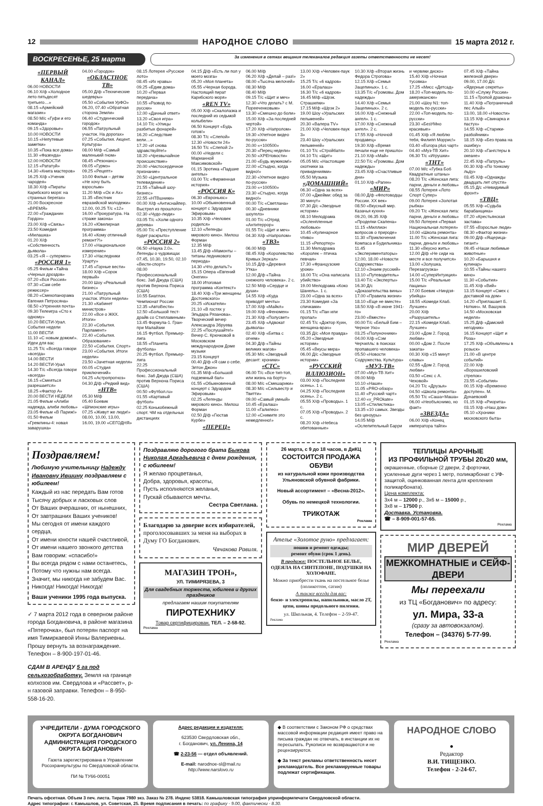12 НАРОДНОЕ СЛОВО 15 марта 2012 г.
ВОСКРЕСЕНЬЕ, 25 марта
За изменения в сетках вещания телеканалов редакция газеты ответственности не несет!
«ПЕРВЫЙ КАНАЛ»
06.00 НОВОСТИ
06.10 Х/ф «Холодное лето пятьдесят третьего…»
08.15 «Армейский магазин»
08.50 М/с «Гуфи и его команда»
09.15 «Здоровье»
10.00 НОВОСТИ
10.15 «Непутевые заметки»
10.35 «Пока все дома»
11.30 «Фазенда»
12.00 НОВОСТИ
12.15 «Рататуй»
14.30 «Книга мастеров»
16.25 Х/ф «Ученик чародея»
18.30 Х/ф «Пираты Карибского моря: на странных берегах»
21.00 Воскресное «ВРЕМЯ»
22.00 «Гражданин Гордон»
23.00 Х/ф «Связь»
23.50 Комедия «Милашка»
01.20 Х/ф «Собственность дьявола»
03.25 «Я – супермен»
«РОССИЯ 1»
05.25 Фильм «Тайна «Черных дроздов»
07.20 «Вся Россия»
07.30 «Сам себе режиссер»
08.20 «Смехопанорама Евгения Петросяна»
08.50 «Утренняя почта»
09.30 Телеигра «Сто к одному»
10.20 ВЕСТИ-Урал. События недели
11.00 ВЕСТИ
11.10 «С новым домом!». Идеи для вас
11.25 Т/с «Всегда говори «всегда»
14.00 ВЕСТИ
14.20 ВЕСТИ-Урал
14.30 Т/с «Всегда говори «всегда»
16.15 «Смеяться разрешается»
18.25 «Фактор А»
20.00 ВЕСТИ НЕДЕЛИ
21.05 Фильм «Алиби надежда, алиби любовь»
23.05 Фильм «В Париж!»
01.50 Фильм «Гремлины-4: новая заварушка»
04.00 «Городок»
«ОБЛАСТНОЕ ТВ»
05.00 Д/ф «Технические шедевры»
05.50 «События УрФО»
06.20, 07.40 «Обратная сторона Земли»
06.40 «Студенческий городок»
06.55 «Патрульный участок. На дорогах»
07.25 «События. Акцент. Культура»
08.00 М/ф «Самый маленький гном»
08.45 «Резонанс»
09.05 «Гурмэ»
09.25 «Рецепт»
10.00 Фильм – детям «Не хочу быть взрослым»
11.20 М/ф «Ох и Ах»
11.35 «Вестник евразийской молодежи»
12.00, 00.25 Т/с «12»
16.00 «Прокуратура. На страже закона»
16.20 «Ювелирная программа»
16.40 «Кому отличный ремонт?!»
17.00 «Национальное измерение»
17.30 «Наследники Урарту»
17.45 «Горные вести»
18.00 Х/ф «Сорок первый»
20.00 Шоу «Реальный бизнес»
21.00 «Патрульный участок. Итоги недели»
21.30 «Кабинет министров»
22.00 «Все о ЖКХ. Итоги»
22.30 «События. Парламент»
22.40 «События. Образование»
22.50 «События. Спорт»
23.00 «События. Итоги недели»
23.50 «Зачетная неделя»
00.05 «Студия приключений»
04.25 «Астропрогноз»
04.30 Д/ф «Редкий вид»
«НТВ»
05.30 М/ф
05.40 Боевик «Шпионские игры»
07.25 «Живут же люди!»
08.00, 10.00, 13.00, 16.00, 19.00 «СЕГОДНЯ»
08.15 Лотерея «Русское лото»
08.45 «Их нравы»
09.25 «Едим дома»
10.20 «Первая передача»
10.55 «Развод по-русски»
12.00 «Дачный ответ»
13.20 «Своя игра»
14.10 Т/с «Улицы разбитых фонарей»
16.20 «Следствие вели…»
17.20 «И снова здравствуйте!»
18.20 «Чрезвычайное происшествие»
20.00 «Чистосердечное признание»
20.50 «Центральное телевидение»
21.55 «Тайный шоу-бизнес»
22.55 «НТВшники»
00.00 Х/ф «Антиснайпер. Выстрел из прошлого»
02.30 «Чудо-люди»
03.05 Т/с «Холм одного дерева»
05.00 Т/с «Преступление будет раскрыто»
«РОССИЯ 2»
06.50 «Наука 2.0». Легенды о чудовищах
07.45, 10.30, 19.50, 02.10 «Вести-спорт»
08.00 Профессиональный бокс. Заб Джуда (США) против Вернона Пэриса (США)
10.55 Биатлон. Чемпионат России
12.35 «АвтоВести»
12.50 «Большой тест-драйв со Стиллавиным»
13.45 Формула-1. Гран-при Малайзии
16.15 Футбол. Премьер-лига
18.55 «Планета футбола»
20.25 Футбол. Премьер-лига
22.25 Профессиональный бокс. Заб Джуда (США) против Вернона Пэриса (США)
00.50 «Футбол.ru»
01.55 «Картавый футбол»
02.25 Конькобежный спорт. ЧМ на отдельных дистанциях
04.15 Д/ф «Есть ли пол у моего мозга»
05.20 «Моя планета»
05.55 «Черная борода. Настоящий пират Карибского моря»
«REN TV»
05.00 Х/ф «Скалолазка и последний из седьмой колыбели»
06.50 Концерт «Будь готов!»
08.30 Т/с «Слепой»
12.30 «Новости 24»
16.50 Т/с «Слепой 2»
00.00 «Неделя с Марианной Максимовской»
01.15 Эротика «Падшие ангелы»
03.00 Т/с «Фирменная история»
«РОССИЯ К»
06.30 «Евроньюс»
10.00 «Обыкновенный концерт с Эдуардом Эфировым»
10.35 Х/ф «Человек родился»
12.10 «Легенды мирового кино». Милош Форман
12.35 М/ф
13.45 Д/ф «Мамонты – титаны ледникового периода»
14.30 «Что делать?»
15.15 Опера «Евгений Онегин»
18.00 Итоговая программа «Контекст»
18.40 Х/ф «Три женщины Достоевского»
20.25 «Искатели»
21.10 «В гостях у Эльдара Рязанова». Творческий вечер Александра Збруева
22.25 «Послушайте!» Вечер С. Крючковой в Московском международном Доме музыки
23.15 Концерт
00.40 Д/ф «Я сам о себе. Элтон Джон»
01.35 М/ф «Большой подземный бал»
01.55 «Обыкновенный концерт с Эдуардом Эфировым»
02.25 «Легенды мирового кино». Милош Форман
02.50 Д/ф «Гюстав Курбе»
«ПЕРЕЦ»
06.00 М/ф
06.20 Х/ф «Делай – раз!»
08.00 «Тысяча мелочей»
08.30 М/ф
08.40 М/ф
09.15 Т/с «Щит и меч»
12.30 «Что делать? с М. Порееченковым»
13.30 «Смешно до боли»
15.00 Х/ф «За последней чертой»
17.20 Х/ф «Напролом»
19.30 «Улетное видео по-русски»
20.00 «+100500»
20.30 «Перец недели»
20.50 «ХРЕНовости»
21.00 «Будь мужиком!»
22.00 «Стыдно, когда видно!»
22.30 «Улетное видео по-русски»
23.00 «+100500»
23.30 «Стыдно, когда видно!»
00.00 Т/с «Светлана»
00.30 «Дневники шоугелз»
01.00 Т/с «Отряд «Антитеррор»
01.55 Т/с «Щит и меч»
04.30 Х/ф «Напролом»
«ТВ3»
06.00 М/ф
08.45 Х/ф «Королевство Кривых Зеркал»
10.15 Д/ф «Деревня Утка»
12.00 Д/ф «Тайна снежного человека». 2 с.
12.50 М/ф «Сердце и души»
14.55 Х/ф «Куда приводят мечты»
17.00 Х/ф «Майкл»
19.00 Х/ф «Феномен»
21.30 Х/ф «Полусвет»
23.45 Х/ф «Адвокат дьявола»
02.40 Х/ф «Битва с огнем»
04.30 Д/ф «Тайны великих магов»
05.30 М/с «Звездный десант: хроники»
«СТС»
06.00 Т/с «Все тип-топ, или жизнь на борту»
08.00 М/с «Смешарики»
08.30 М/с «Сильвестр и Твитти»
09.00 «Самый умный»
10.45 «Ералаш»
11.00 «Галилео»
12.00 «Снимите это немедленно!»
13.00 Х/ф «Человек-паук 2»
15.25 Т/с «6 кадров»
16.00 «Ералаш»
16.30 Т/с «6 кадров»
16.45 М/ф «Шрэк. Страшилки»
17.15 М/ф «Шрэк 2»
19.00 Шоу «Уральских пельменей»
20.30 «Валера TV»
21.00 Х/ф «Человек-паук 3»
23.40 Шоу «Уральских пельменей»
01.10 Т/с «Стройбатя»
04.10 Т/с «Щит»
05.05 М/с «Настоящие охотники за привидениями»
05.50 Музыка
«ДОМАШНИЙ»
06.30 «Одна за всех»
07.00 «Джейми: обед за 30 минут»
07.30 Д/с «Звездные истории»
08.10 Мелодрама «Осленпленные любовью»
10.45 «Кулинарное чтиво»
11.15 «Репортер»
11.30 Мелодрама «Королек – птичка певчая»
17.30 «Французские уроки»
18.00 Т/с «Она написала убийство»
19.00 Мелодрама «Коко Шанель». 1 с.
23.00 «Одна за всех»
23.30 Комедия «За спичками»
01.15 Т/с «Пан или пропал»
02.45 Т/с «Доктор Куин, женщина-врач»
03.35 Д/с «Моя правда»
05.20 «Звездные истории»
05.45 «Вкусы мира»
06.00 Д/с «Звездные истории»
«РУССКИЙ ИЛЛЮЗИОН»
03.00 Х/ф «Последняя осень». 1 с.
04.25 Х/ф «Последняя осень». 2 с.
05.55 Х/ф «Проводы». 1 с.
07.05 Х/ф «Проводы». 2 с.
08.20 Х/ф «Небеса обетованные»
10.30 Х/ф «Вторая жизнь Федора Строгова»
12.15 Х/ф «Семья Зацепиных». 1 с.
13.35 Т/с «Громовы. Дом надежды»
14.40 Х/ф «Семья Зацепиных». 2 с.
16.00 Х/ф «Снежный ангел». 1 с.
17.00 Х/ф «Снежный ангел». 2 с.
17.55 Х/ф «Ночной продавец»
19.30 Х/ф «Время печали еще не пришло»
21.10 Х/ф «Май»
22.50 Т/с «Громовы. Дом надежды»
23.45 Х/ф «Счастливые дни»
01.10 Х/ф «Рагин»
«МИР»
08.00 Д/ф «Флотоводцы России. XX век»
08.50 «Вкусный мир. Казачья кухня»
09.20, 06.35 Х/ф «Проделки Скапена»
11.15 «Миллион вопросов о природе»
11.30 «Приключения Компаса и Будильника»
11.45 «Экспериментаторы»
12.00, 18.00 «Новости Содружества»
12.10 «Знаем русский»
13.10 «Путеводитель»
13.40 Т/с «Эксперты»
16.30 Д/с «Доказательства вины»
17.00 «Правила жизни»
18.10 «Еще не вместе»
18.50 Х/ф «В июне 1941-го»
23.00 «Вместе»
00.00 Т/с «Белый Бим – Черное Ухо»
03.25 «Полуночники»
04.00 Х/ф «Сэм Черчилль: в поисках пропавшего человека»
05.50 «Новости Содружества. Культура»
«МУЗ-ТВ»
07.00 «Муз-ТВ Хит»
09.00 М/ф
10.10 «Наше»
11.05 «PRO-обзор»
11.40 «Русский чарт»
12.40 «v_PROkate»
13.05 «Стилистика»
13.35 «10 самых. Звезды без цензуры»
14.05 М/ф «Ослепительный Барри и червяки диско»
15.40 Х/ф «Ночная тусовка»
17.25 «Мисс «Детсад»
18.20 «Топ-модель по-американски»
21.00 «Шоу N1: топ-модель по-русски»
22.00 «Топ-модель по-русски»
23.30 «БезУМно красивые»
01.45 Х/ф «Я люблю тебя, Филипп Моррис!»
03.40 «Europa plus чарт»
04.40 «Муз-ТВ Хит»
06.30 Т/с «Игрушки»
«ТНТ»
07.00 М/с «Губка Боб Квадратные штаны»
08.20 Т/с «Женская лига: парни, деньги и любовь»
08.55 Лотерея «Лото Спорт Супер»
09.00 Лотерея «Золотая рыбка»
09.20 Т/с «Женская лига: парни, деньги и любовь»
09.50 Лотерея «Первая Национальная лотерея»
10.00 «Школа ремонта»
11.00 Т/с «Женская лига: парни, деньги и любовь»
11.30 «Вкусно жить»
12.00 Д/ф «Не сиди на месте и все получится»
13.00 «Золушка. Перезагрузка»
14.00 «СуперИнтуиция»
15.00 Т/с «Реальные пацаны»
17.00 Боевик «Ниндзя-убийца»
18.55 «Комеди Клаб. Лучшее»
20.00 Х/ф «Разрушитель»
22.15 «Комеди Клаб. Лучшее»
23.00 «Дом 2. Город любви»
00.00 «Дом 2. После заката»
00.30 Х/ф «15 минут славы»
02.55 «Дом 2. Город любви»
03.50 «Секс с А. Чеховой»
04.20 Т/с «Друзья»
04.50 «Школа ремонта»
05.50 Т/с «Саша+Маша»
06.00 «Необъяснимо, но факт»
«ЗВЕЗДА»
06.00 Х/ф «Конец императора тайги»
07.45 Х/ф «Тайна железной двери»
09.00, 17.00 Д/с «Ядерные секреты»
10.00 «Служу России»
11.15 «Тропой дракона»
11.40 Х/ф «Пограничный пес Алый»
13.00, 18.00 «Новости»
13.15 Х/ф «Свинарка и пастух»
14.55 Х/ф «Старики-разбойники»
18.15 Х/ф «Без права на ошибку»
20.10 Х/ф «Гангстеры в океане»
22.45 Х/ф «Патруль»
00.30 Х/ф «По тонкому льду»
03.45 Х/ф «Однажды двадцать лет спустя»
05.15 Д/с «Невидимый фронт»
«ТВЦ»
05.55 Х/ф «Судьба барабанщика»
07.20 «Крестьянская застава»
07.55 «Взрослые люди»
08.30 «Фактор жизни»
09.00 Д/ф «Ящерица-гигант»
09.45 «Наши любимые животные»
10.20 «Барышня и кулинар»
10.55 «Тайны нашего кино»
11.30 «События»
11.45 Х/ф «Вий»
13.15 Концерт «Смех с доставкой на дом»
14.20 «Приглашает Б. Ноткин». М. Вашуков
14.50 «Московская неделя»
15.25 Д/ф «Дамский негодник»
16.15 Концерт «Щит и Роза»
17.25 Х/ф «Объявлены в розыск»
21.00 «В центре событий»
22.00 Х/ф «Ворошиловский стрелок»
23.55 «События»
00.15 Х/ф «Временно доступен». М. Дунаевский
01.15 Х/ф «Риорита»
03.15 Х/ф «Наш дом»
05.10 «Хроники московского быта»
Поздравляем!
Любимую учительницу Надежду Ивановну Ившину поздравляем с юбилеем!
Каждый из нас передать Вам готов
Тысячу добрых и ласковых слов
От Ваших вчерашних, от нынешних,
От завтрашних Ваших учеников!
Мы сегодня от имени каждого сердца,
От имени юности нашей счастливой,
От имени нашего звонкого детства
Вам говорим: «спасибо!»
Вы всегда рядом с нами останетесь,
Потому что нужны нам всегда.
Значит, мы никогда не забудем Вас.
Никогда! Никогда! Никогда!
Ваши ученики 1995 года выпуска.
✓ 7 марта 2012 года в северном районе города Богдановича, в районе магазина «Пятерочка», был потерян паспорт на имя Тимиркаевой Инны Валериевны. Прошу вернуть за вознаграждение. Телефон – 8-900-197-01-46.
СДАМ В АРЕНДУ 5 га под сельхозобработку. Земля на границе колхозов им. Свердлова и «Рассвет», р-н газовой заправки. Телефон – 8-950-558-16-20.
Поздравляю дорогого брата Быкова Николая Аркадьевича с днем рождения, с юбилеем!
Я желаю процветанья,
Добра, здоровья, красоты,
Пусть исполняются желанья,
Пускай сбываются мечты.
Сестра Светлана.
Благодарю за доверие всех избирателей, проголосовавших за меня на выборах в Думу ГО Богданович.
Чячакова Равиля.
МАГАЗИН ТРОН»,
УЛ. ТИМИРЯЗЕВА, 3
Для свадебных торжеств, юбилеев и других праздников
предлагаем нашим покупателям
ПИРОТЕХНИКУ
Товар сертифицирован. ТЕЛ. – 2-58-92.
Реклама
26 марта, с 9 до 18 часов, в ДиКЦ
СОСТОИТСЯ ПРОДАЖА ОБУВИ
из натуральной кожи производства Ульяновской обувной фабрики.
Новый ассортимент – «Весна-2012».
Обувь по немецкой технологии.
ТРИКОТАЖ
Реклама
Ателье «Золотое руно» предлагает:
пошив и ремонт одежды;
ремонт обуви (срок 1 день).
В продаже: ПОСТЕЛЬНОЕ БЕЛЬЕ, ОДЕЯЛА НА СИНТЕПОНЕ, ПОДУШКИ НА ХОЛОФАНЕ.
Можно приобрести ткань на постельное белье (поликоттон, сатин)
А также всегда для вас:
бензо- и электропилы, напильники, масло 2Т, цепи, шины продольного пиления.
ул. Школьная, 4. Телефон – 2-59-47.
Реклама
ТЕПЛИЦЫ АРОЧНЫЕ
ИЗ ПРОФИЛЬНОЙ ТРУБЫ 20х20 мм,
окрашенные, сборные (2 двери, 2 форточки, усиленные дуги через 1 метр, поликарбонат с УФ-защитой, оцинкованная лента для крепления поликарбоната).
Цена комплекта:
3х4 м – 12000 р., 3х6 м – 15000 р.,
3х8 м – 17500 р.
Доставка. Установка.
☎ – 8-909-001-57-65.
Реклама
МИР ДВЕРЕЙ
МЕЖКОМНАТНЫЕ и СЕЙФ-ДВЕРИ
Мы переехали
из ТЦ «Богданович» по адресу:
ул. Мира, 33-а
(сразу за автовокзалом).
Телефон – (34376) 5-77-99.
Реклама
УЧРЕДИТЕЛИ - ДУМА ГОРОДСКОГО ОКРУГА БОГДАНОВИЧ АДМИНИСТРАЦИЯ ГОРОДСКОГО ОКРУГА БОГДАНОВИЧ
Газета зарегистрирована в Управлении Росохранкультуры по Свердловской области.
ПИ № ТУ66-00051
Адрес редакции и издателя:
623530 Свердловская обл.,
г. Богданович, ул. Ленина, 14
☎ 2-23-56 — отдел объявлений.
E-mail: narodnoe-sl@mail.ru
http://www.narslovo.ru
◆ В соответствии с Законом РФ о средствах массовой информации редакция имеет право на письма граждан не отвечать, в инстанции их не пересылать. Рукописи не возвращаются и не рецензируются.
◆ За текст рекламы ответственность несет рекламодатель. Все рекламируемые товары подлежат сертификации.
НАРОДНОЕ СЛОВО
●
Редактор
В.И. ТИЩЕНКО.
Телефон - 2-24-67.
Печать офсетная. Объем 3 печ. листа. Тираж 7980 экз. Заказ № 278. Индекс 53818. Камышловская типография упринформпечати Свердловской области.
Адрес типографии: г. Камышлов, ул. Советская, 25. Время подписания в печать: по графику - 9.00, фактически - 8.30.